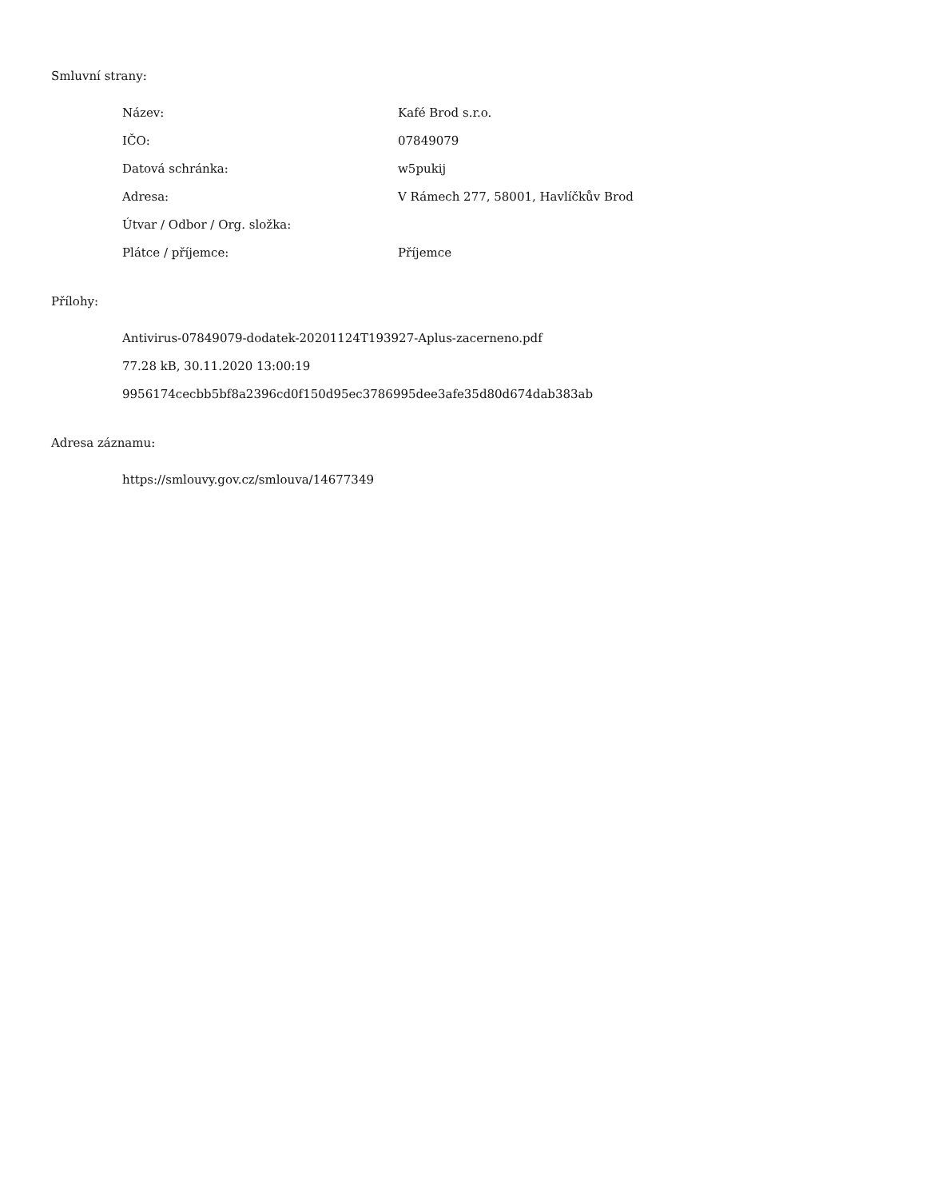Smluvní strany:
| Název: | Kafé Brod s.r.o. |
| IČO: | 07849079 |
| Datová schránka: | w5pukij |
| Adresa: | V Rámech 277, 58001, Havlíčkův Brod |
| Útvar / Odbor / Org. složka: | |
| Plátce / příjemce: | Příjemce |
Přílohy:
Antivirus-07849079-dodatek-20201124T193927-Aplus-zacerneno.pdf
77.28 kB, 30.11.2020 13:00:19
9956174cecbb5bf8a2396cd0f150d95ec3786995dee3afe35d80d674dab383ab
Adresa záznamu:
https://smlouvy.gov.cz/smlouva/14677349